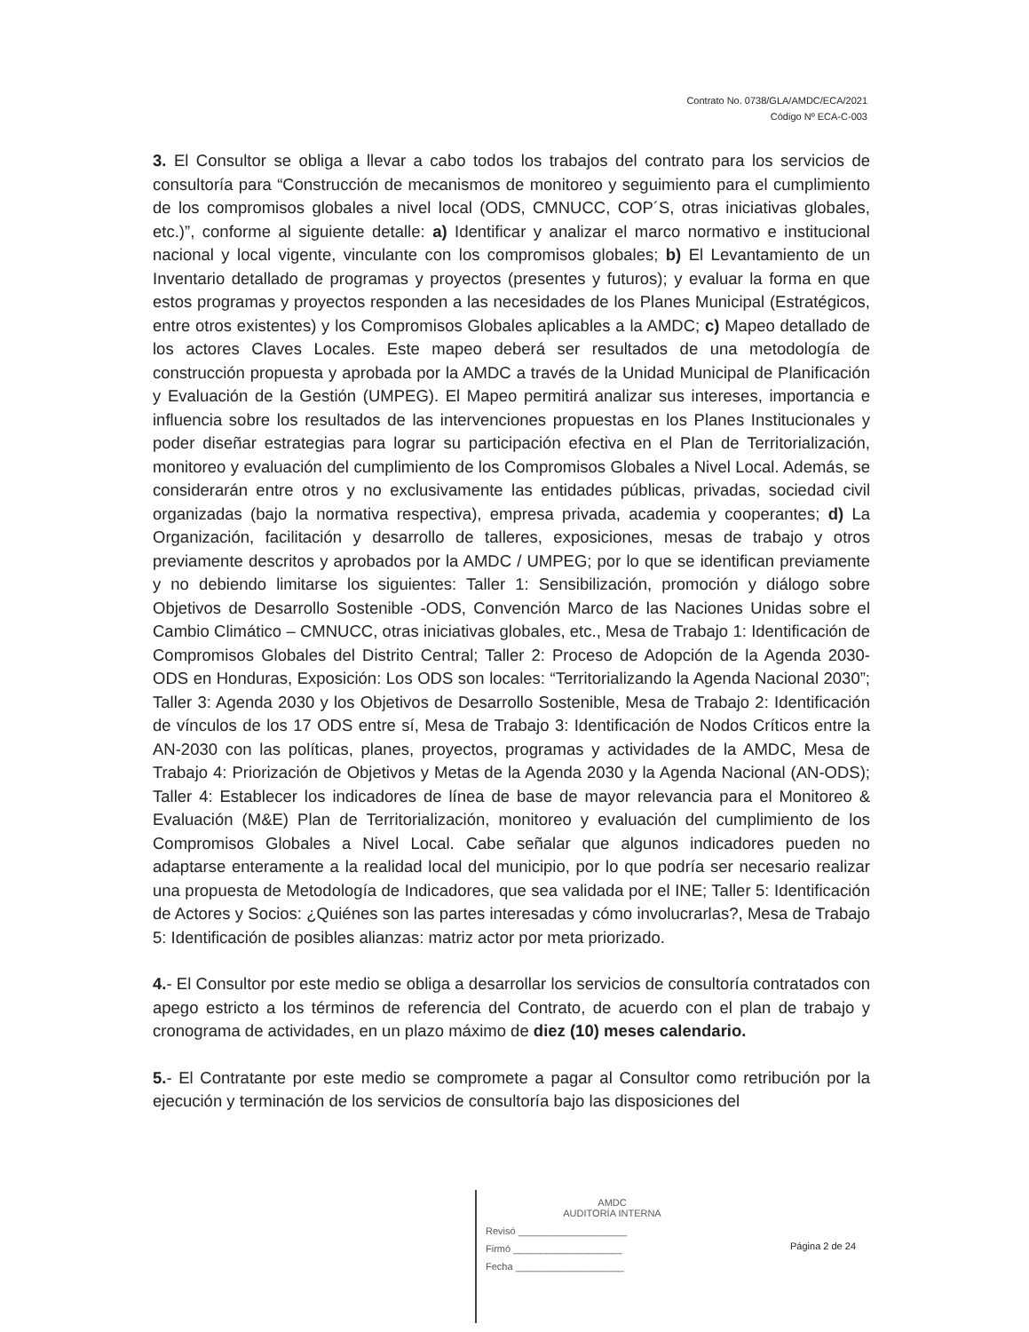Contrato No. 0738/GLA/AMDC/ECA/2021
Código Nº ECA-C-003
3. El Consultor se obliga a llevar a cabo todos los trabajos del contrato para los servicios de consultoría para “Construcción de mecanismos de monitoreo y seguimiento para el cumplimiento de los compromisos globales a nivel local (ODS, CMNUCC, COP´S, otras iniciativas globales, etc.)”, conforme al siguiente detalle: a) Identificar y analizar el marco normativo e institucional nacional y local vigente, vinculante con los compromisos globales; b) El Levantamiento de un Inventario detallado de programas y proyectos (presentes y futuros); y evaluar la forma en que estos programas y proyectos responden a las necesidades de los Planes Municipal (Estratégicos, entre otros existentes) y los Compromisos Globales aplicables a la AMDC; c) Mapeo detallado de los actores Claves Locales. Este mapeo deberá ser resultados de una metodología de construcción propuesta y aprobada por la AMDC a través de la Unidad Municipal de Planificación y Evaluación de la Gestión (UMPEG). El Mapeo permitirá analizar sus intereses, importancia e influencia sobre los resultados de las intervenciones propuestas en los Planes Institucionales y poder diseñar estrategias para lograr su participación efectiva en el Plan de Territorialización, monitoreo y evaluación del cumplimiento de los Compromisos Globales a Nivel Local. Además, se considerarán entre otros y no exclusivamente las entidades públicas, privadas, sociedad civil organizadas (bajo la normativa respectiva), empresa privada, academia y cooperantes; d) La Organización, facilitación y desarrollo de talleres, exposiciones, mesas de trabajo y otros previamente descritos y aprobados por la AMDC / UMPEG; por lo que se identifican previamente y no debiendo limitarse los siguientes: Taller 1: Sensibilización, promoción y diálogo sobre Objetivos de Desarrollo Sostenible -ODS, Convención Marco de las Naciones Unidas sobre el Cambio Climático – CMNUCC, otras iniciativas globales, etc., Mesa de Trabajo 1: Identificación de Compromisos Globales del Distrito Central; Taller 2: Proceso de Adopción de la Agenda 2030-ODS en Honduras, Exposición: Los ODS son locales: “Territorializando la Agenda Nacional 2030”; Taller 3: Agenda 2030 y los Objetivos de Desarrollo Sostenible, Mesa de Trabajo 2: Identificación de vínculos de los 17 ODS entre sí, Mesa de Trabajo 3: Identificación de Nodos Críticos entre la AN-2030 con las políticas, planes, proyectos, programas y actividades de la AMDC, Mesa de Trabajo 4: Priorización de Objetivos y Metas de la Agenda 2030 y la Agenda Nacional (AN-ODS); Taller 4: Establecer los indicadores de línea de base de mayor relevancia para el Monitoreo & Evaluación (M&E) Plan de Territorialización, monitoreo y evaluación del cumplimiento de los Compromisos Globales a Nivel Local. Cabe señalar que algunos indicadores pueden no adaptarse enteramente a la realidad local del municipio, por lo que podría ser necesario realizar una propuesta de Metodología de Indicadores, que sea validada por el INE; Taller 5: Identificación de Actores y Socios: ¿Quiénes son las partes interesadas y cómo involucrarlas?, Mesa de Trabajo 5: Identificación de posibles alianzas: matriz actor por meta priorizado.
4.- El Consultor por este medio se obliga a desarrollar los servicios de consultoría contratados con apego estricto a los términos de referencia del Contrato, de acuerdo con el plan de trabajo y cronograma de actividades, en un plazo máximo de diez (10) meses calendario.
5.- El Contratante por este medio se compromete a pagar al Consultor como retribución por la ejecución y terminación de los servicios de consultoría bajo las disposiciones del
AMDC
AUDITORÍA INTERNA
Revisó ____________________
Firmó ____________________
Fecha ____________________
Página 2 de 24